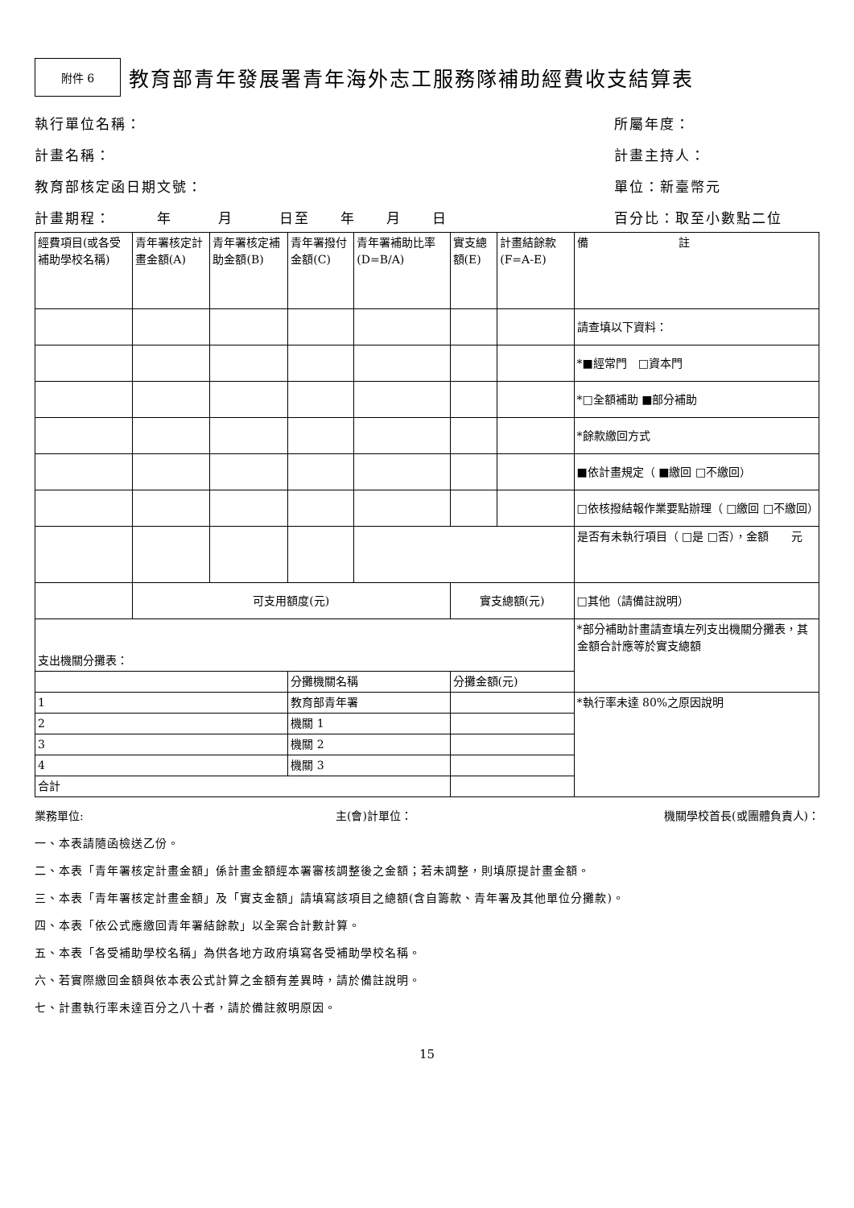附件 6
教育部青年發展署青年海外志工服務隊補助經費收支結算表
執行單位名稱： 所屬年度：
計畫名稱： 計畫主持人：
教育部核定函日期文號： 單位：新臺幣元
計畫期程：　　　年　　　月　　　日至　　年　　月　　日 百分比：取至小數點二位
| 經費項目(或各受補助學校名稱) | 青年署核定計畫金額(A) | 青年署核定補助金額(B) | 青年署撥付金額(C) | 青年署補助比率(D=B/A) | 實支總額(E) | 計畫結餘款(F=A-E) | 備 註 |
| | | | | | | | 請查填以下資料： |
| | | | | | | | *■經常門 □資本門 |
| | | | | | | | *□全額補助 ■部分補助 |
| | | | | | | | *餘款繳回方式 |
| | | | | | | | ■依計畫規定（ ■繳回 □不繳回） |
| | | | | | | | □依核撥結報作業要點辦理（ □繳回 □不繳回） |
| | | | | | | | 是否有未執行項目（ □是 □否），金額 元 |
| | 可支用額度(元) | | | | 實支總額(元) | | □其他（請備註說明） |
| 支出機關分攤表： | | | | | | | *部分補助計畫請查填左列支出機關分攤表，其金額合計應等於實支總額 |
| | | | 分攤機關名稱 | | 分攤金額(元) | | |
| 1 | | | 教育部青年署 | | | | *執行率未達 80%之原因說明 |
| 2 | | | 機關 1 | | | | |
| 3 | | | 機關 2 | | | | |
| 4 | | | 機關 3 | | | | |
| 合計 | | | | | | | |
業務單位: 主(會)計單位： 機關學校首長(或團體負責人)：
一、本表請隨函檢送乙份。
二、本表「青年署核定計畫金額」係計畫金額經本署審核調整後之金額；若未調整，則填原提計畫金額。
三、本表「青年署核定計畫金額」及「實支金額」請填寫該項目之總額(含自籌款、青年署及其他單位分攤款)。
四、本表「依公式應繳回青年署結餘款」以全案合計數計算。
五、本表「各受補助學校名稱」為供各地方政府填寫各受補助學校名稱。
六、若實際繳回金額與依本表公式計算之金額有差異時，請於備註說明。
七、計畫執行率未達百分之八十者，請於備註敘明原因。
15